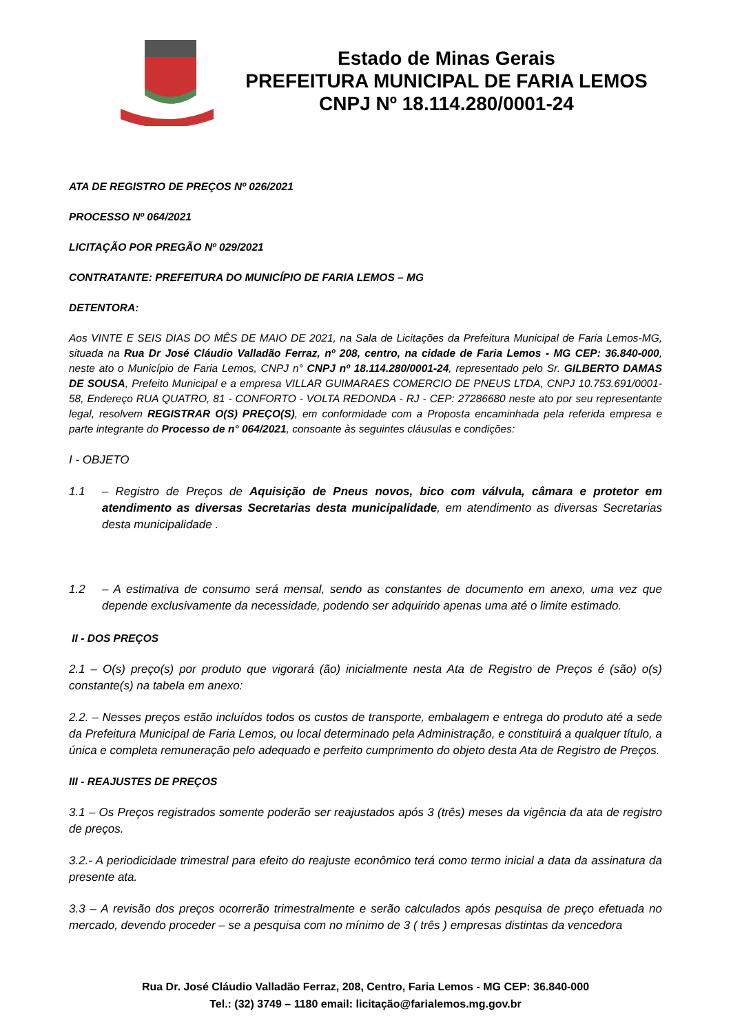Estado de Minas Gerais
PREFEITURA MUNICIPAL DE FARIA LEMOS
CNPJ Nº 18.114.280/0001-24
ATA DE REGISTRO DE PREÇOS Nº 026/2021
PROCESSO Nº 064/2021
LICITAÇÃO POR PREGÃO Nº 029/2021
CONTRATANTE: PREFEITURA DO MUNICÍPIO DE FARIA LEMOS – MG
DETENTORA:
Aos VINTE E SEIS DIAS DO MÊS DE MAIO DE 2021, na Sala de Licitações da Prefeitura Municipal de Faria Lemos-MG, situada na Rua Dr José Cláudio Valladão Ferraz, nº 208, centro, na cidade de Faria Lemos - MG CEP: 36.840-000, neste ato o Município de Faria Lemos, CNPJ n° CNPJ nº 18.114.280/0001-24, representado pelo Sr. GILBERTO DAMAS DE SOUSA, Prefeito Municipal e a empresa VILLAR GUIMARAES COMERCIO DE PNEUS LTDA, CNPJ 10.753.691/0001-58, Endereço RUA QUATRO, 81 - CONFORTO - VOLTA REDONDA - RJ - CEP: 27286680 neste ato por seu representante legal, resolvem REGISTRAR O(S) PREÇO(S), em conformidade com a Proposta encaminhada pela referida empresa e parte integrante do Processo de n° 064/2021, consoante às seguintes cláusulas e condições:
I - OBJETO
1.1 – Registro de Preços de Aquisição de Pneus novos, bico com válvula, câmara e protetor em atendimento as diversas Secretarias desta municipalidade, em atendimento as diversas Secretarias desta municipalidade .
1.2 – A estimativa de consumo será mensal, sendo as constantes de documento em anexo, uma vez que depende exclusivamente da necessidade, podendo ser adquirido apenas uma até o limite estimado.
II - DOS PREÇOS
2.1 – O(s) preço(s) por produto que vigorará (ão) inicialmente nesta Ata de Registro de Preços é (são) o(s) constante(s) na tabela em anexo:
2.2. – Nesses preços estão incluídos todos os custos de transporte, embalagem e entrega do produto até a sede da Prefeitura Municipal de Faria Lemos, ou local determinado pela Administração, e constituirá a qualquer título, a única e completa remuneração pelo adequado e perfeito cumprimento do objeto desta Ata de Registro de Preços.
III - REAJUSTES DE PREÇOS
3.1 – Os Preços registrados somente poderão ser reajustados após 3 (três) meses da vigência da ata de registro de preços.
3.2.- A periodicidade trimestral para efeito do reajuste econômico terá como termo inicial a data da assinatura da presente ata.
3.3 – A revisão dos preços ocorrerão trimestralmente e serão calculados após pesquisa de preço efetuada no mercado, devendo proceder – se a pesquisa com no mínimo de 3 ( três ) empresas distintas da vencedora
Rua Dr. José Cláudio Valladão Ferraz, 208, Centro, Faria Lemos - MG CEP: 36.840-000
Tel.: (32) 3749 – 1180 email: licitação@farialemos.mg.gov.br